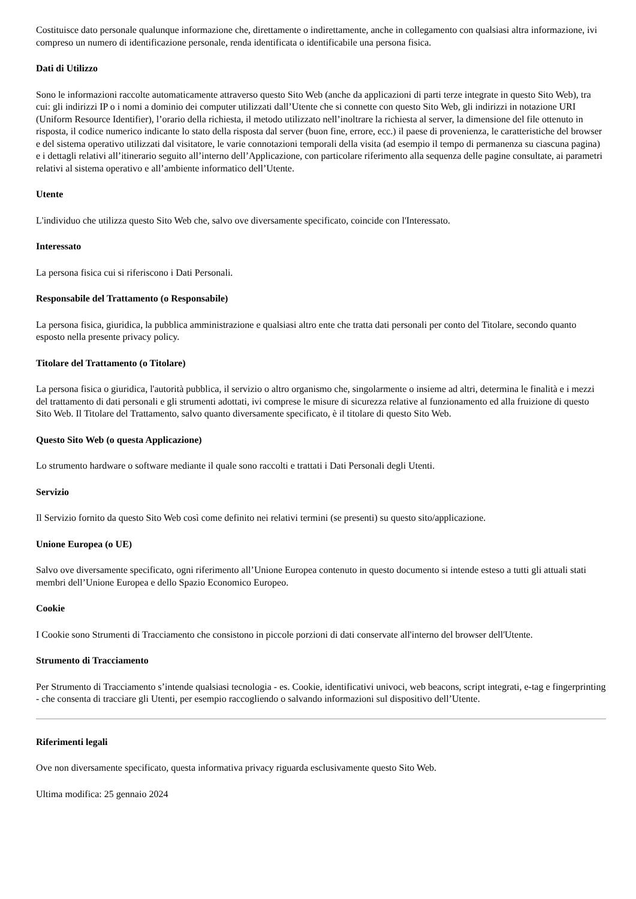Costituisce dato personale qualunque informazione che, direttamente o indirettamente, anche in collegamento con qualsiasi altra informazione, ivi compreso un numero di identificazione personale, renda identificata o identificabile una persona fisica.
Dati di Utilizzo
Sono le informazioni raccolte automaticamente attraverso questo Sito Web (anche da applicazioni di parti terze integrate in questo Sito Web), tra cui: gli indirizzi IP o i nomi a dominio dei computer utilizzati dall’Utente che si connette con questo Sito Web, gli indirizzi in notazione URI (Uniform Resource Identifier), l’orario della richiesta, il metodo utilizzato nell’inoltrare la richiesta al server, la dimensione del file ottenuto in risposta, il codice numerico indicante lo stato della risposta dal server (buon fine, errore, ecc.) il paese di provenienza, le caratteristiche del browser e del sistema operativo utilizzati dal visitatore, le varie connotazioni temporali della visita (ad esempio il tempo di permanenza su ciascuna pagina) e i dettagli relativi all’itinerario seguito all’interno dell’Applicazione, con particolare riferimento alla sequenza delle pagine consultate, ai parametri relativi al sistema operativo e all’ambiente informatico dell’Utente.
Utente
L'individuo che utilizza questo Sito Web che, salvo ove diversamente specificato, coincide con l'Interessato.
Interessato
La persona fisica cui si riferiscono i Dati Personali.
Responsabile del Trattamento (o Responsabile)
La persona fisica, giuridica, la pubblica amministrazione e qualsiasi altro ente che tratta dati personali per conto del Titolare, secondo quanto esposto nella presente privacy policy.
Titolare del Trattamento (o Titolare)
La persona fisica o giuridica, l'autorità pubblica, il servizio o altro organismo che, singolarmente o insieme ad altri, determina le finalità e i mezzi del trattamento di dati personali e gli strumenti adottati, ivi comprese le misure di sicurezza relative al funzionamento ed alla fruizione di questo Sito Web. Il Titolare del Trattamento, salvo quanto diversamente specificato, è il titolare di questo Sito Web.
Questo Sito Web (o questa Applicazione)
Lo strumento hardware o software mediante il quale sono raccolti e trattati i Dati Personali degli Utenti.
Servizio
Il Servizio fornito da questo Sito Web così come definito nei relativi termini (se presenti) su questo sito/applicazione.
Unione Europea (o UE)
Salvo ove diversamente specificato, ogni riferimento all’Unione Europea contenuto in questo documento si intende esteso a tutti gli attuali stati membri dell’Unione Europea e dello Spazio Economico Europeo.
Cookie
I Cookie sono Strumenti di Tracciamento che consistono in piccole porzioni di dati conservate all'interno del browser dell'Utente.
Strumento di Tracciamento
Per Strumento di Tracciamento s’intende qualsiasi tecnologia - es. Cookie, identificativi univoci, web beacons, script integrati, e-tag e fingerprinting - che consenta di tracciare gli Utenti, per esempio raccogliendo o salvando informazioni sul dispositivo dell’Utente.
Riferimenti legali
Ove non diversamente specificato, questa informativa privacy riguarda esclusivamente questo Sito Web.
Ultima modifica: 25 gennaio 2024